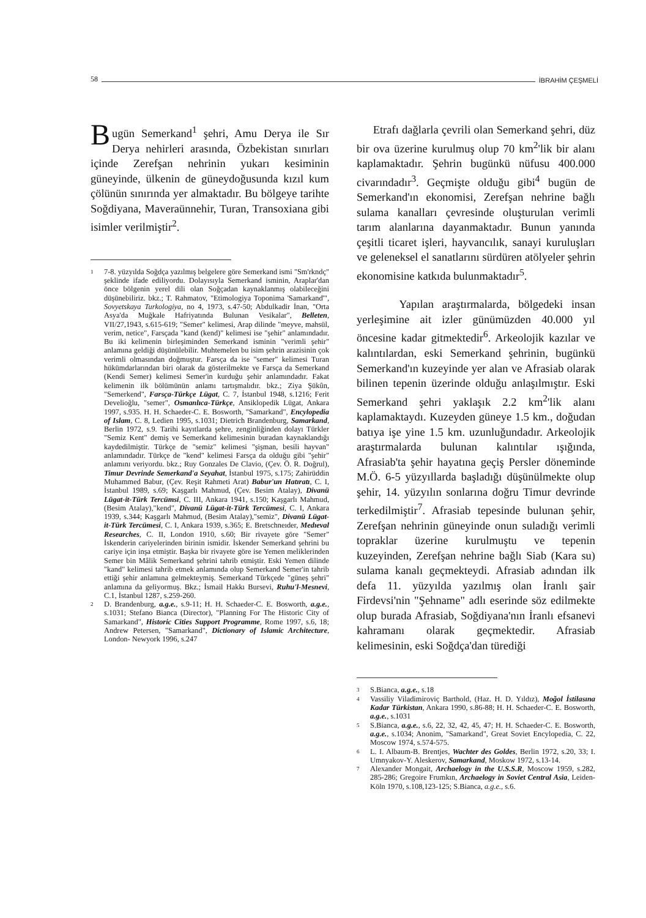58 İBRAHİM ÇEŞMELİ
Bugün Semerkand<sup>1</sup> şehri, Amu Derya ile Sır Derya nehirleri arasında, Özbekistan sınırları içinde Zerefşan nehrinin yukarı kesiminin güneyinde, ülkenin de güneydoğusunda kızıl kum çölünün sınırında yer almaktadır. Bu bölgeye tarihte Soğdiyana, Maveraünnehir, Turan, Transoxiana gibi isimler verilmiştir<sup>2</sup>.
1 7-8. yüzyılda Soğdça yazılmış belgelere göre Semerkand ismi "Sm'rkndç" şeklinde ifade ediliyordu. Dolayısıyla Semerkand isminin, Araplar'dan önce bölgenin yerel dili olan Soğçadan kaynaklanmış olabileceğini düşünebiliriz. bkz.; T. Rahmatov, "Etimologiya Toponima 'Samarkand'", Sovyetskaya Turkologiya, no 4, 1973, s.47-50; Abdulkadir İnan, "Orta Asya'da Muğkale Hafriyatında Bulunan Vesikalar", Belleten, VII/27,1943, s.615-619; "Semer" kelimesi, Arap dilinde "meyve, mahsül, verim, netice", Farsçada "kand (kend)" kelimesi ise "şehir" anlamındadır. Bu iki kelimenin birleşiminden Semerkand isminin "verimli şehir" anlamına geldiği düşünülebilir. Muhtemelen bu isim şehrin arazisinin çok verimli olmasından doğmuştur. Farsça da ise "semer" kelimesi Turan hükümdarlarından biri olarak da gösterilmekte ve Farsça da Semerkand (Kendi Semer) kelimesi Semer'in kurduğu şehir anlamındadır. Fakat kelimenin ilk bölümünün anlamı tartışmalıdır. bkz.; Ziya Şükûn, "Semerkend", Farsça-Türkçe Lügat, C. 7, İstanbul 1948, s.1216; Ferit Develioğlu, "semer", Osmanlıca-Türkçe, Ansiklopedik Lügat, Ankara 1997, s.935. H. H. Schaeder-C. E. Bosworth, "Samarkand", Encylopedia of Islam, C. 8, Ledien 1995, s.1031; Dietrich Brandenburg, Samarkand, Berlin 1972, s.9. Tarihi kayıtlarda şehre, zenginliğinden dolayı Türkler "Semiz Kent" demiş ve Semerkand kelimesinin buradan kaynaklandığı kaydedilmiştir. Türkçe de "semiz" kelimesi "şişman, besili hayvan" anlamındadır. Türkçe de "kend" kelimesi Farsça da olduğu gibi "şehir" anlamını veriyordu. bkz.; Ruy Gonzales De Clavio, (Çev. Ö. R. Doğrul), Timur Devrinde Semerkand'a Seyahat, İstanbul 1975, s.175; Zahirüddin Muhammed Babur, (Çev. Reşit Rahmeti Arat) Babur'un Hatıratı, C. I, İstanbul 1989, s.69; Kaşgarlı Mahmud, (Çev. Besim Atalay), Divanü Lügat-it-Türk Tercümsi, C. III, Ankara 1941, s.150; Kaşgarlı Mahmud, (Besim Atalay),"kend", Divanü Lügat-it-Türk Tercümesi, C. I, Ankara 1939, s.344; Kaşgarlı Mahmud, (Besim Atalay),"semiz", Divanü Lügat-it-Türk Tercümesi, C. I, Ankara 1939, s.365; E. Bretschneıder, Medıeval Researches, C. II, London 1910, s.60; Bir rivayete göre "Semer" İskenderin cariyelerinden birinin ismidir. İskender Semerkand şehrini bu cariye için inşa etmiştir. Başka bir rivayete göre ise Yemen meliklerinden Semer bin Mâlik Semerkand şehrini tahrib etmiştir. Eski Yemen dilinde "kand" kelimesi tahrib etmek anlamında olup Semerkand Semer'in tahrib ettiği şehir anlamına gelmekteymiş. Semerkand Türkçede "güneş şehri" anlamına da geliyormuş. Bkz.; İsmail Hakkı Bursevi, Ruhu'l-Mesnevi, C.1, İstanbul 1287, s.259-260.
2 D. Brandenburg, a.g.e., s.9-11; H. H. Schaeder-C. E. Bosworth, a.g.e., s.1031; Stefano Bianca (Director), "Planning For The Historic City of Samarkand", Historic Cities Support Programme, Rome 1997, s.6, 18; Andrew Petersen, "Samarkand", Dictionary of Islamic Architecture, London- Newyork 1996, s.247
Etrafı dağlarla çevrili olan Semerkand şehri, düz bir ova üzerine kurulmuş olup 70 km<sup>2</sup>'lik bir alanı kaplamaktadır. Şehrin bugünkü nüfusu 400.000 civarındadır<sup>3</sup>. Geçmişte olduğu gibi<sup>4</sup> bugün de Semerkand'ın ekonomisi, Zerefşan nehrine bağlı sulama kanalları çevresinde oluşturulan verimli tarım alanlarına dayanmaktadır. Bunun yanında çeşitli ticaret işleri, hayvancılık, sanayi kuruluşları ve geleneksel el sanatlarını sürdüren atölyeler şehrin ekonomisine katkıda bulunmaktadır<sup>5</sup>.
Yapılan araştırmalarda, bölgedeki insan yerleşimine ait izler günümüzden 40.000 yıl öncesine kadar gitmektedir<sup>6</sup>. Arkeolojik kazılar ve kalıntılardan, eski Semerkand şehrinin, bugünkü Semerkand'ın kuzeyinde yer alan ve Afrasiab olarak bilinen tepenin üzerinde olduğu anlaşılmıştır. Eski Semerkand şehri yaklaşık 2.2 km<sup>2</sup>'lik alanı kaplamaktaydı. Kuzeyden güneye 1.5 km., doğudan batıya işe yine 1.5 km. uzunluğundadır. Arkeolojik araştırmalarda bulunan kalıntılar ışığında, Afrasiab'ta şehir hayatına geçiş Persler döneminde M.Ö. 6-5 yüzyıllarda başladığı düşünülmekte olup şehir, 14. yüzyılın sonlarına doğru Timur devrinde terkedilmiştir<sup>7</sup>. Afrasiab tepesinde bulunan şehir, Zerefşan nehrinin güneyinde onun suladığı verimli topraklar üzerine kurulmuştu ve tepenin kuzeyinden, Zerefşan nehrine bağlı Siab (Kara su) sulama kanalı geçmekteydi. Afrasiab adından ilk defa 11. yüzyılda yazılmış olan İranlı şair Firdevsi'nin "Şehname" adlı eserinde söz edilmekte olup burada Afrasiab, Soğdiyana'nın İranlı efsanevi kahramanı olarak geçmektedir. Afrasiab kelimesinin, eski Soğdça'dan türediği
3 S.Bianca, a.g.e., s.18
4 Vassiliy Viladimiroviç Barthold, (Haz. H. D. Yıldız), Moğol İstilasına Kadar Türkistan, Ankara 1990, s.86-88; H. H. Schaeder-C. E. Bosworth, a.g.e., s.1031
5 S.Bianca, a.g.e., s.6, 22, 32, 42, 45, 47; H. H. Schaeder-C. E. Bosworth, a.g.e., s.1034; Anonim, "Samarkand", Great Soviet Encylopedia, C. 22, Moscow 1974, s.574-575.
6 L. I. Albaum-B. Brentjes, Wachter des Goldes, Berlin 1972, s.20, 33; I. Umnyakov-Y. Aleskerov, Samarkand, Moskow 1972, s.13-14.
7 Alexander Mongait, Archaelogy in the U.S.S.R, Moscow 1959, s.282, 285-286; Gregoire Frumkın, Archaelogy in Soviet Central Asia, Leiden-Köln 1970, s.108,123-125; S.Bianca, a.g.e., s.6.